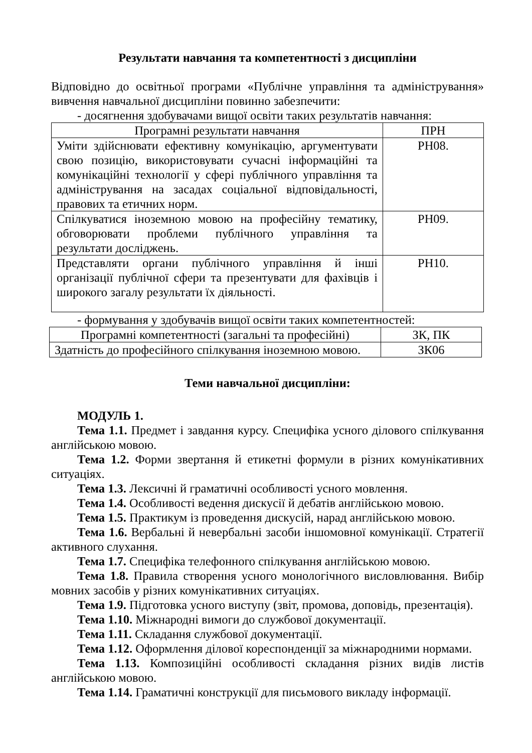Результати навчання та компетентності з дисципліни
Відповідно до освітньої програми «Публічне управління та адміністрування» вивчення навчальної дисципліни повинно забезпечити:
- досягнення здобувачами вищої освіти таких результатів навчання:
| Програмні результати навчання | ПРН |
| --- | --- |
| Уміти здійснювати ефективну комунікацію, аргументувати свою позицію, використовувати сучасні інформаційні та комунікаційні технології у сфері публічного управління та адміністрування на засадах соціальної відповідальності, правових та етичних норм. | РН08. |
| Спілкуватися іноземною мовою на професійну тематику, обговорювати проблеми публічного управління та результати досліджень. | РН09. |
| Представляти органи публічного управління й інші організації публічної сфери та презентувати для фахівців і широкого загалу результати їх діяльності. | РН10. |
- формування у здобувачів вищої освіти таких компетентностей:
| Програмні компетентності (загальні та професійні) | ЗК, ПК |
| Здатність до професійного спілкування іноземною мовою. | ЗК06 |
Теми навчальної дисципліни:
МОДУЛЬ 1.
Тема 1.1. Предмет і завдання курсу. Специфіка усного ділового спілкування англійською мовою.
Тема 1.2. Форми звертання й етикетні формули в різних комунікативних ситуаціях.
Тема 1.3. Лексичні й граматичні особливості усного мовлення.
Тема 1.4. Особливості ведення дискусії й дебатів англійською мовою.
Тема 1.5. Практикум із проведення дискусій, нарад англійською мовою.
Тема 1.6. Вербальні й невербальні засоби іншомовної комунікації. Стратегії активного слухання.
Тема 1.7. Специфіка телефонного спілкування англійською мовою.
Тема 1.8. Правила створення усного монологічного висловлювання. Вибір мовних засобів у різних комунікативних ситуаціях.
Тема 1.9. Підготовка усного виступу (звіт, промова, доповідь, презентація).
Тема 1.10. Міжнародні вимоги до службової документації.
Тема 1.11. Складання службової документації.
Тема 1.12. Оформлення ділової кореспонденції за міжнародними нормами.
Тема 1.13. Композиційні особливості складання різних видів листів англійською мовою.
Тема 1.14. Граматичні конструкції для письмового викладу інформації.